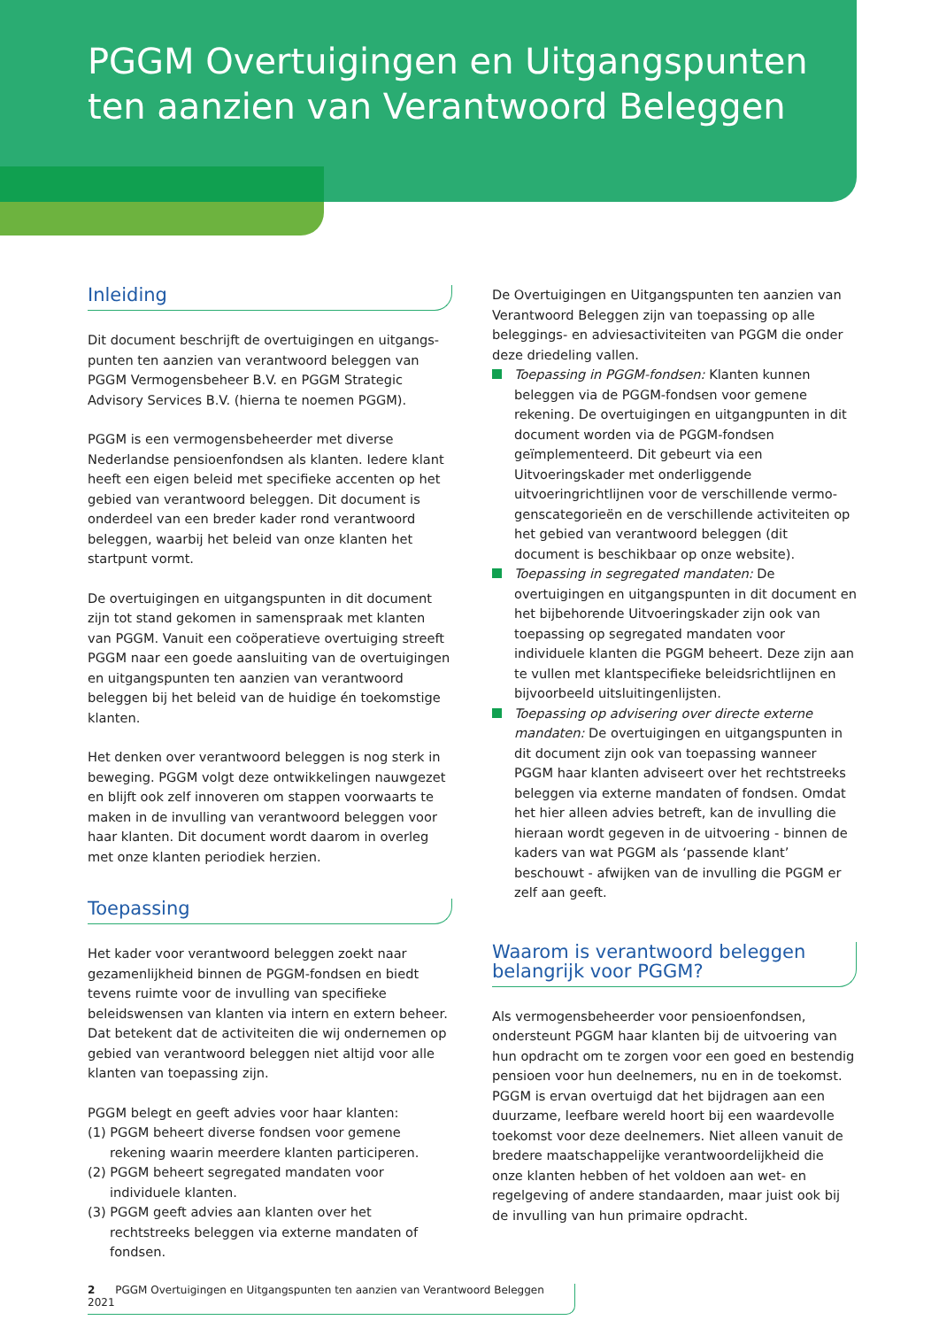PGGM Overtuigingen en Uitgangspunten
ten aanzien van Verantwoord Beleggen
Inleiding
Dit document beschrijft de overtuigingen en uitgangs­punten ten aanzien van verantwoord beleggen van PGGM Vermogensbeheer B.V. en PGGM Strategic Advisory Services B.V. (hierna te noemen PGGM).
PGGM is een vermogensbeheerder met diverse Nederlandse pensioenfondsen als klanten. Iedere klant heeft een eigen beleid met specifieke accenten op het gebied van verantwoord beleggen. Dit document is onderdeel van een breder kader rond verantwoord beleggen, waarbij het beleid van onze klanten het startpunt vormt.
De overtuigingen en uitgangspunten in dit document zijn tot stand gekomen in samenspraak met klanten van PGGM. Vanuit een coöperatieve overtuiging streeft PGGM naar een goede aansluiting van de overtuigingen en uitgangspunten ten aanzien van verantwoord beleggen bij het beleid van de huidige én toekomstige klanten.
Het denken over verantwoord beleggen is nog sterk in beweging. PGGM volgt deze ontwikkelingen nauwgezet en blijft ook zelf innoveren om stappen voorwaarts te maken in de invulling van verantwoord beleggen voor haar klanten. Dit document wordt daarom in overleg met onze klanten periodiek herzien.
Toepassing
Het kader voor verantwoord beleggen zoekt naar gezamen­lijkheid binnen de PGGM-fondsen en biedt tevens ruimte voor de invulling van specifieke beleidswensen van klanten via intern en extern beheer. Dat betekent dat de activi­teiten die wij ondernemen op gebied van verantwoord beleggen niet altijd voor alle klanten van toepassing zijn.
PGGM belegt en geeft advies voor haar klanten:
(1) PGGM beheert diverse fondsen voor gemene rekening waarin meerdere klanten participeren.
(2) PGGM beheert segregated mandaten voor individuele klanten.
(3) PGGM geeft advies aan klanten over het rechtstreeks beleggen via externe mandaten of fondsen.
De Overtuigingen en Uitgangspunten ten aanzien van Verantwoord Beleggen zijn van toepassing op alle beleggings- en adviesactiviteiten van PGGM die onder deze driedeling vallen.
Toepassing in PGGM-fondsen: Klanten kunnen beleggen via de PGGM-fondsen voor gemene rekening. De overtuigingen en uitgangpunten in dit document worden via de PGGM-fondsen geïmplementeerd. Dit gebeurt via een Uitvoeringskader met onderliggen­de uitvoeringrichtlijnen voor de verschillende vermo­genscategorieën en de verschillende activiteiten op het gebied van verantwoord beleggen (dit document is beschikbaar op onze website).
Toepassing in segregated mandaten: De overtuigingen en uitgangspunten in dit document en het bijbehorende Uitvoeringskader zijn ook van toepassing op segregated mandaten voor individuele klanten die PGGM beheert. Deze zijn aan te vullen met klant­specifieke beleidsrichtlijnen en bijvoorbeeld uitsluitingenlijsten.
Toepassing op advisering over directe externe mandaten: De overtuigingen en uitgangspunten in dit document zijn ook van toepassing wanneer PGGM haar klanten adviseert over het rechtstreeks beleggen via externe mandaten of fondsen. Omdat het hier alleen advies betreft, kan de invulling die hieraan wordt gegeven in de uitvoering - binnen de kaders van wat PGGM als ‘passende klant’ beschouwt - afwijken van de invulling die PGGM er zelf aan geeft.
Waarom is verantwoord beleggen belangrijk voor PGGM?
Als vermogensbeheerder voor pensioenfondsen, ondersteunt PGGM haar klanten bij de uitvoering van hun opdracht om te zorgen voor een goed en bestendig pensioen voor hun deelnemers, nu en in de toekomst. PGGM is ervan overtuigd dat het bijdragen aan een duurzame, leefbare wereld hoort bij een waardevolle toekomst voor deze deelnemers. Niet alleen vanuit de bredere maatschappelijke verantwoordelijkheid die onze klanten hebben of het voldoen aan wet- en regelgeving of andere standaarden, maar juist ook bij de invulling van hun primaire opdracht.
2 PGGM Overtuigingen en Uitgangspunten ten aanzien van Verantwoord Beleggen 2021